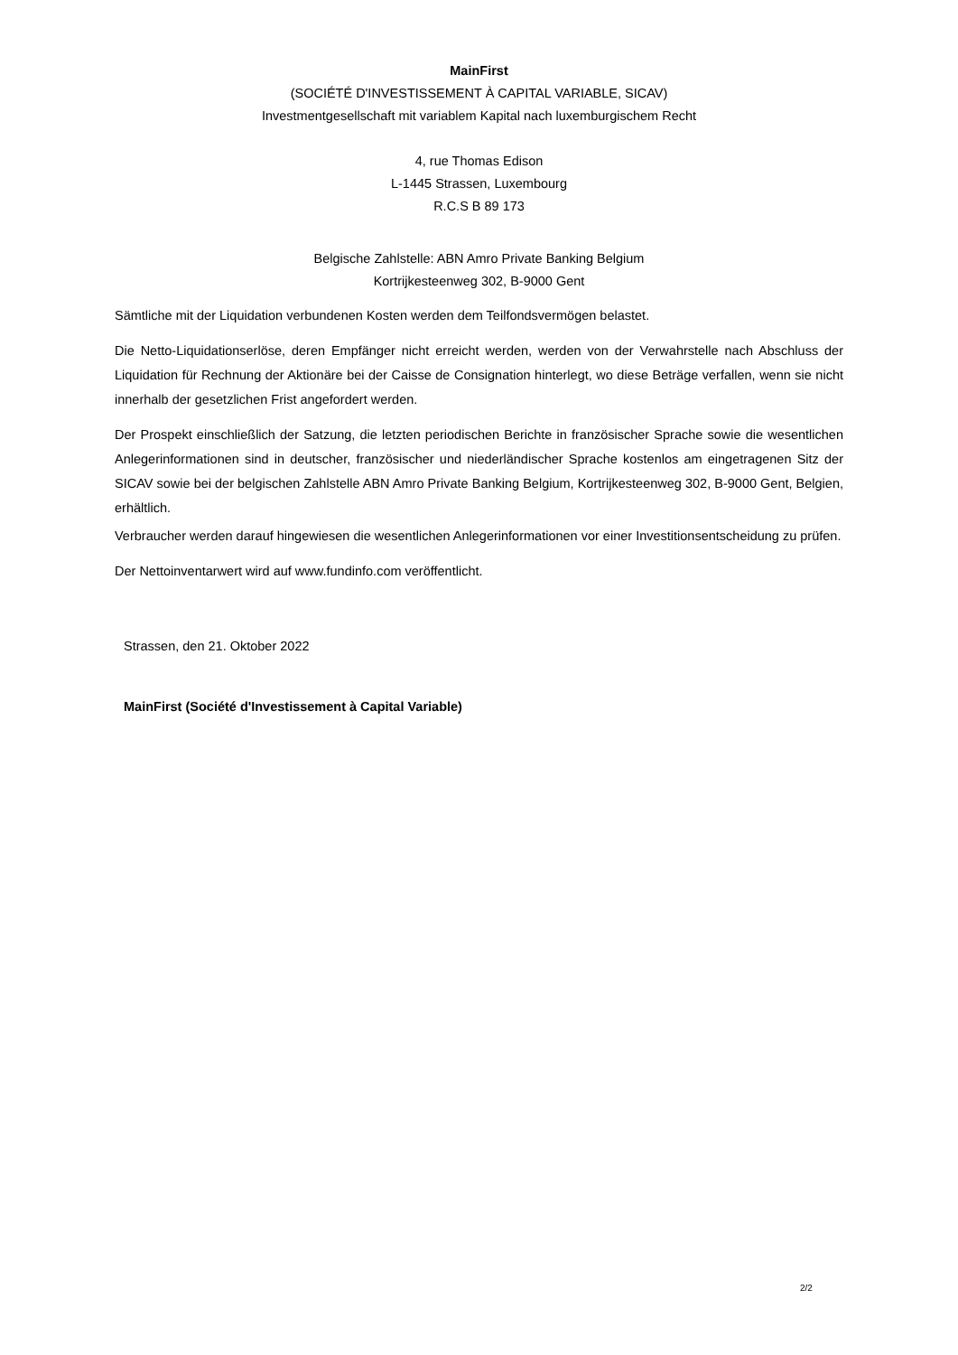MainFirst
(SOCIÉTÉ D'INVESTISSEMENT À CAPITAL VARIABLE, SICAV)
Investmentgesellschaft mit variablem Kapital nach luxemburgischem Recht
4, rue Thomas Edison
L-1445 Strassen, Luxembourg
R.C.S B 89 173
Belgische Zahlstelle: ABN Amro Private Banking Belgium
Kortrijkesteenweg 302, B-9000 Gent
Sämtliche mit der Liquidation verbundenen Kosten werden dem Teilfondsvermögen belastet.
Die Netto-Liquidationserlöse, deren Empfänger nicht erreicht werden, werden von der Verwahrstelle nach Abschluss der Liquidation für Rechnung der Aktionäre bei der Caisse de Consignation hinterlegt, wo diese Beträge verfallen, wenn sie nicht innerhalb der gesetzlichen Frist angefordert werden.
Der Prospekt einschließlich der Satzung, die letzten periodischen Berichte in französischer Sprache sowie die wesentlichen Anlegerinformationen sind in deutscher, französischer und niederländischer Sprache kostenlos am eingetragenen Sitz der SICAV sowie bei der belgischen Zahlstelle ABN Amro Private Banking Belgium, Kortrijkesteenweg 302, B-9000 Gent, Belgien, erhältlich.
Verbraucher werden darauf hingewiesen die wesentlichen Anlegerinformationen vor einer Investitionsentscheidung zu prüfen.
Der Nettoinventarwert wird auf www.fundinfo.com veröffentlicht.
Strassen, den 21. Oktober 2022
MainFirst (Société d'Investissement à Capital Variable)
2/2